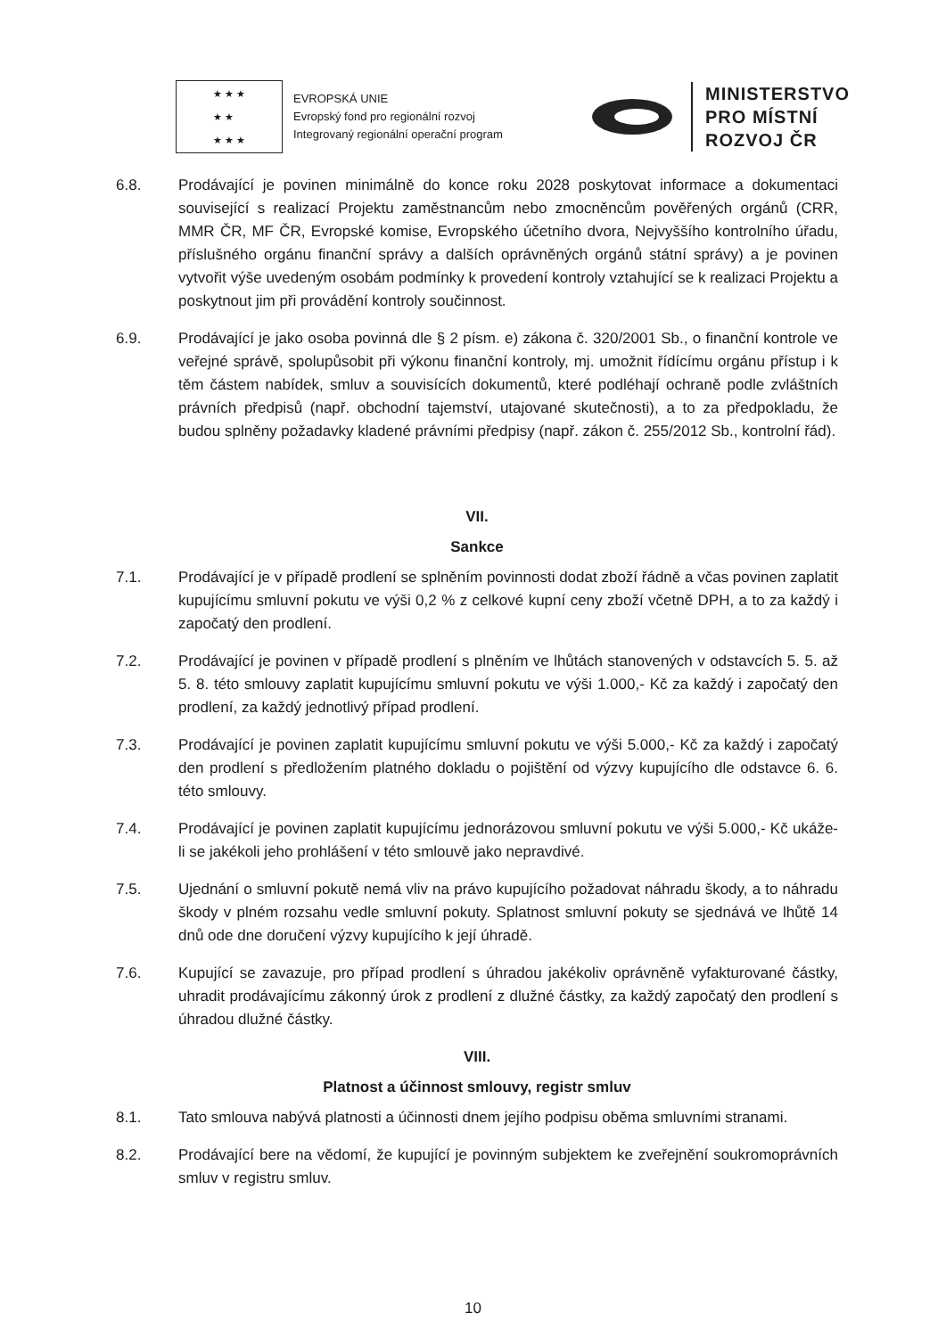★ ★ ★
★ ★
★ ★ ★
EVROPSKÁ UNIE
Evropský fond pro regionální rozvoj
Integrovaný regionální operační program
MINISTERSTVO
PRO MÍSTNÍ
ROZVOJ ČR
6.8. Prodávající je povinen minimálně do konce roku 2028 poskytovat informace a dokumentaci související s realizací Projektu zaměstnancům nebo zmocněncům pověřených orgánů (CRR, MMR ČR, MF ČR, Evropské komise, Evropského účetního dvora, Nejvyššího kontrolního úřadu, příslušného orgánu finanční správy a dalších oprávněných orgánů státní správy) a je povinen vytvořit výše uvedeným osobám podmínky k provedení kontroly vztahující se k realizaci Projektu a poskytnout jim při provádění kontroly součinnost.
6.9. Prodávající je jako osoba povinná dle § 2 písm. e) zákona č. 320/2001 Sb., o finanční kontrole ve veřejné správě, spolupůsobit při výkonu finanční kontroly, mj. umožnit řídícímu orgánu přístup i k těm částem nabídek, smluv a souvisících dokumentů, které podléhají ochraně podle zvláštních právních předpisů (např. obchodní tajemství, utajované skutečnosti), a to za předpokladu, že budou splněny požadavky kladené právními předpisy (např. zákon č. 255/2012 Sb., kontrolní řád).
VII.
Sankce
7.1. Prodávající je v případě prodlení se splněním povinnosti dodat zboží řádně a včas povinen zaplatit kupujícímu smluvní pokutu ve výši 0,2 % z celkové kupní ceny zboží včetně DPH, a to za každý i započatý den prodlení.
7.2. Prodávající je povinen v případě prodlení s plněním ve lhůtách stanovených v odstavcích 5. 5. až 5. 8. této smlouvy zaplatit kupujícímu smluvní pokutu ve výši 1.000,- Kč za každý i započatý den prodlení, za každý jednotlivý případ prodlení.
7.3. Prodávající je povinen zaplatit kupujícímu smluvní pokutu ve výši 5.000,- Kč za každý i započatý den prodlení s předložením platného dokladu o pojištění od výzvy kupujícího dle odstavce 6. 6. této smlouvy.
7.4. Prodávající je povinen zaplatit kupujícímu jednorázovou smluvní pokutu ve výši 5.000,- Kč ukáže-li se jakékoli jeho prohlášení v této smlouvě jako nepravdivé.
7.5. Ujednání o smluvní pokutě nemá vliv na právo kupujícího požadovat náhradu škody, a to náhradu škody v plném rozsahu vedle smluvní pokuty. Splatnost smluvní pokuty se sjednává ve lhůtě 14 dnů ode dne doručení výzvy kupujícího k její úhradě.
7.6. Kupující se zavazuje, pro případ prodlení s úhradou jakékoliv oprávněně vyfakturované částky, uhradit prodávajícímu zákonný úrok z prodlení z dlužné částky, za každý započatý den prodlení s úhradou dlužné částky.
VIII.
Platnost a účinnost smlouvy, registr smluv
8.1. Tato smlouva nabývá platnosti a účinnosti dnem jejího podpisu oběma smluvními stranami.
8.2. Prodávající bere na vědomí, že kupující je povinným subjektem ke zveřejnění soukromoprávních smluv v registru smluv.
10